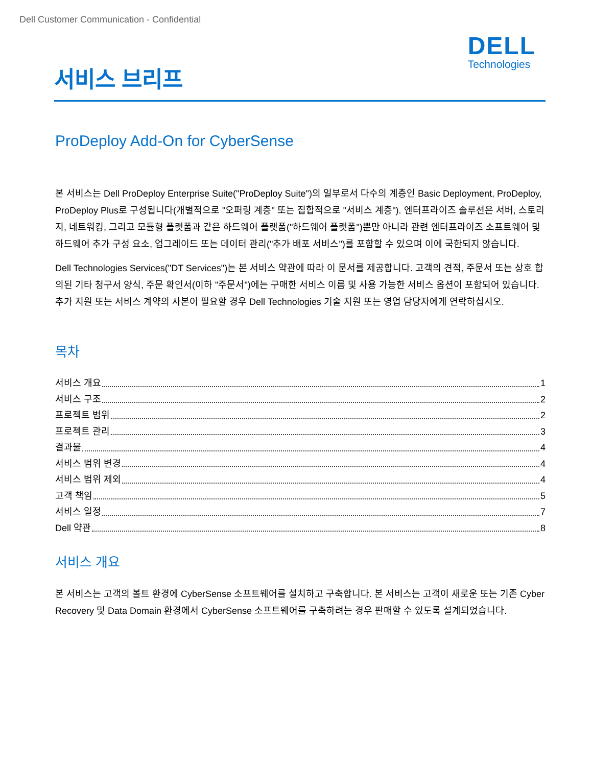Dell Customer Communication - Confidential
DELL
Technologies
서비스 브리프
ProDeploy Add-On for CyberSense
본 서비스는 Dell ProDeploy Enterprise Suite("ProDeploy Suite")의 일부로서 다수의 계층인 Basic Deployment, ProDeploy, ProDeploy Plus로 구성됩니다(개별적으로 "오퍼링 계층" 또는 집합적으로 "서비스 계층"). 엔터프라이즈 솔루션은 서버, 스토리지, 네트워킹, 그리고 모듈형 플랫폼과 같은 하드웨어 플랫폼("하드웨어 플랫폼")뿐만 아니라 관련 엔터프라이즈 소프트웨어 및 하드웨어 추가 구성 요소, 업그레이드 또는 데이터 관리("추가 배포 서비스")를 포함할 수 있으며 이에 국한되지 않습니다.
Dell Technologies Services("DT Services")는 본 서비스 약관에 따라 이 문서를 제공합니다. 고객의 견적, 주문서 또는 상호 합의된 기타 청구서 양식, 주문 확인서(이하 "주문서")에는 구매한 서비스 이름 및 사용 가능한 서비스 옵션이 포함되어 있습니다. 추가 지원 또는 서비스 계약의 사본이 필요할 경우 Dell Technologies 기술 지원 또는 영업 담당자에게 연락하십시오.
목차
서비스 개요 1
서비스 구조 2
프로젝트 범위 2
프로젝트 관리 3
결과물 4
서비스 범위 변경 4
서비스 범위 제외 4
고객 책임 5
서비스 일정 7
Dell 약관 8
서비스 개요
본 서비스는 고객의 볼트 환경에 CyberSense 소프트웨어를 설치하고 구축합니다. 본 서비스는 고객이 새로운 또는 기존 Cyber Recovery 및 Data Domain 환경에서 CyberSense 소프트웨어를 구축하려는 경우 판매할 수 있도록 설계되었습니다.